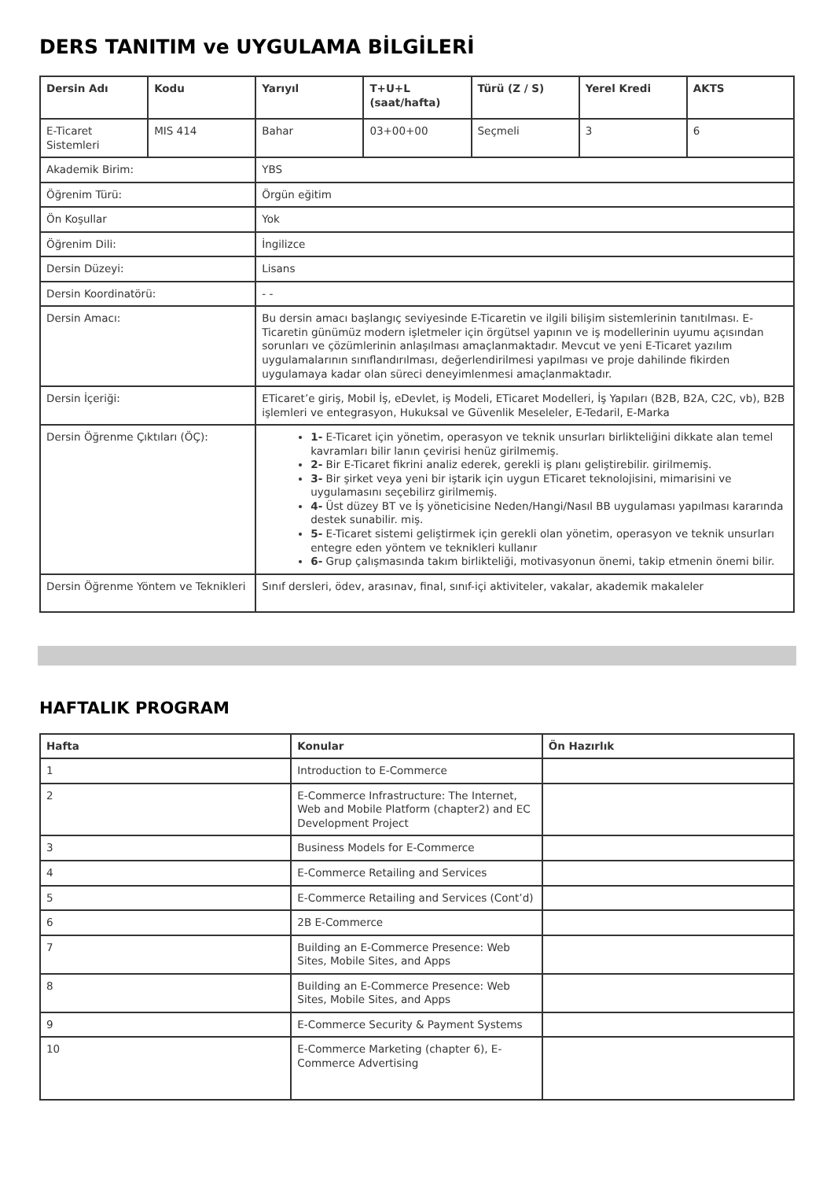DERS TANITIM ve UYGULAMA BİLGİLERİ
| Dersin Adı | Kodu | Yarıyıl | T+U+L (saat/hafta) | Türü (Z / S) | Yerel Kredi | AKTS |
| --- | --- | --- | --- | --- | --- | --- |
| E-Ticaret Sistemleri | MIS 414 | Bahar | 03+00+00 | Seçmeli | 3 | 6 |
| Akademik Birim: | | YBS | | | | |
| Öğrenim Türü: | | Örgün eğitim | | | | |
| Ön Koşullar | | Yok | | | | |
| Öğrenim Dili: | | İngilizce | | | | |
| Dersin Düzeyi: | | Lisans | | | | |
| Dersin Koordinatörü: | | - - | | | | |
| Dersin Amacı: | | Bu dersin amacı başlangıç seviyesinde E-Ticaretin ve ilgili bilişim sistemlerinin tanıtılması. E-Ticaretin günümüz modern işletmeler için örgütsel yapının ve iş modellerinin uyumu açısından sorunları ve çözümlerinin anlaşılması amaçlanmaktadır. Mevcut ve yeni E-Ticaret yazılım uygulamalarının sınıflandırılması, değerlendirilmesi yapılması ve proje dahilinde fikirden uygulamaya kadar olan süreci deneyimlenmesi amaçlanmaktadır. | | | | |
| Dersin İçeriği: | | ETicaret’e giriş, Mobil İş, eDevlet, iş Modeli, ETicaret Modelleri, İş Yapıları (B2B, B2A, C2C, vb), B2B işlemleri ve entegrasyon, Hukuksal ve Güvenlik Meseleler, E-Tedaril, E-Marka | | | | |
| Dersin Öğrenme Çıktıları (ÖÇ): | | 1- E-Ticaret için yönetim, operasyon ve teknik unsurları birlikteliğini dikkate alan temel kavramları bilir lanın çevirisi henüz girilmemiş. 2- Bir E-Ticaret fikrini analiz ederek, gerekli iş planı geliştirebilir. girilmemiş. 3- Bir şirket veya yeni bir iştarik için uygun ETicaret teknolojisini, mimarisini ve uygulamasını seçebilirz girilmemiş. 4- Üst düzey BT ve İş yöneticisine Neden/Hangi/Nasıl BB uygulaması yapılması kararında destek sunabilir. miş. 5- E-Ticaret sistemi geliştirmek için gerekli olan yönetim, operasyon ve teknik unsurları entegre eden yöntem ve teknikleri kullanır 6- Grup çalışmasında takım birlikteliği, motivasyonun önemi, takip etmenin önemi bilir. | | | | |
| Dersin Öğrenme Yöntem ve Teknikleri | | Sınıf dersleri, ödev, arasınav, final, sınıf-içi aktiviteler, vakalar, akademik makaleler | | | | |
HAFTALIK PROGRAM
| Hafta | Konular | Ön Hazırlık |
| --- | --- | --- |
| 1 | Introduction to E-Commerce | |
| 2 | E-Commerce Infrastructure: The Internet, Web and Mobile Platform (chapter2) and EC Development Project | |
| 3 | Business Models for E-Commerce | |
| 4 | E-Commerce Retailing and Services | |
| 5 | E-Commerce Retailing and Services (Cont’d) | |
| 6 | 2B E-Commerce | |
| 7 | Building an E-Commerce Presence: Web Sites, Mobile Sites, and Apps | |
| 8 | Building an E-Commerce Presence: Web Sites, Mobile Sites, and Apps | |
| 9 | E-Commerce Security & Payment Systems | |
| 10 | E-Commerce Marketing (chapter 6), E-Commerce Advertising | |